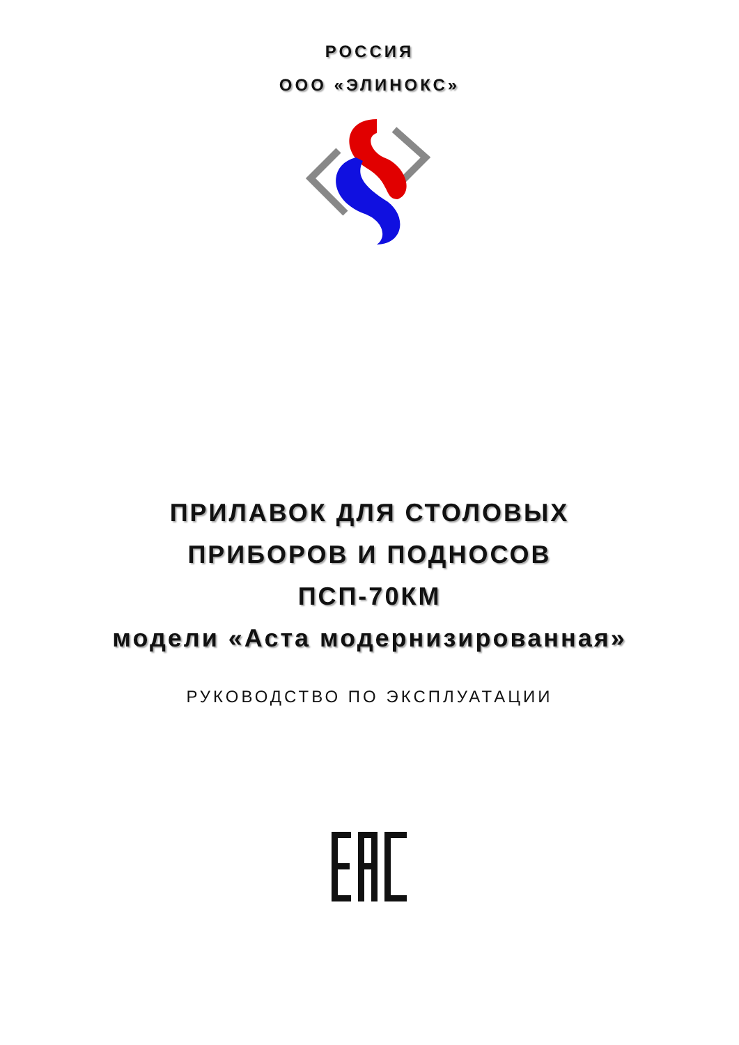РОССИЯ
ООО «ЭЛИНОКС»
ПРИЛАВОК ДЛЯ СТОЛОВЫХ
ПРИБОРОВ И ПОДНОСОВ
ПСП-70КМ
модели «Аста модернизированная»
РУКОВОДСТВО ПО ЭКСПЛУАТАЦИИ